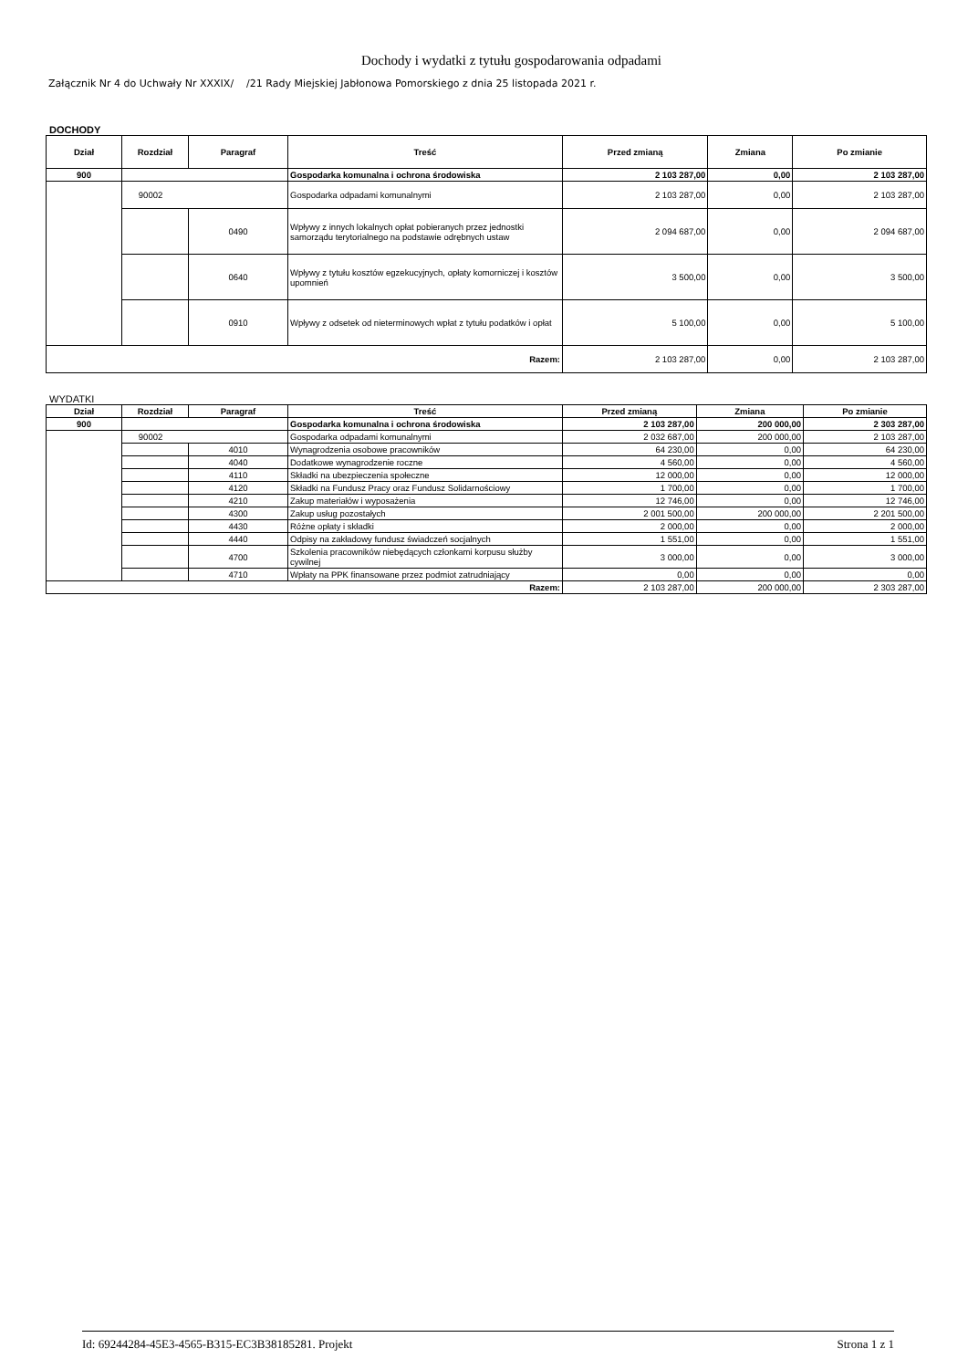Dochody i wydatki z tytułu gospodarowania odpadami
Załącznik Nr 4 do Uchwały Nr XXXIX/ /21 Rady Miejskiej Jabłonowa Pomorskiego z dnia 25 listopada 2021 r.
DOCHODY
| Dział | Rozdział | Paragraf | Treść | Przed zmianą | Zmiana | Po zmianie |
| --- | --- | --- | --- | --- | --- | --- |
| 900 | | | Gospodarka komunalna i ochrona środowiska | 2 103 287,00 | 0,00 | 2 103 287,00 |
| | 90002 | | Gospodarka odpadami komunalnymi | 2 103 287,00 | 0,00 | 2 103 287,00 |
| | | 0490 | Wpływy z innych lokalnych opłat pobieranych przez jednostki samorządu terytorialnego na podstawie odrębnych ustaw | 2 094 687,00 | 0,00 | 2 094 687,00 |
| | | 0640 | Wpływy z tytułu kosztów egzekucyjnych, opłaty komorniczej i kosztów upomnień | 3 500,00 | 0,00 | 3 500,00 |
| | | 0910 | Wpływy z odsetek od nieterminowych wpłat z tytułu podatków i opłat | 5 100,00 | 0,00 | 5 100,00 |
| Razem: | | | | 2 103 287,00 | 0,00 | 2 103 287,00 |
WYDATKI
| Dział | Rozdział | Paragraf | Treść | Przed zmianą | Zmiana | Po zmianie |
| --- | --- | --- | --- | --- | --- | --- |
| 900 | | | Gospodarka komunalna i ochrona środowiska | 2 103 287,00 | 200 000,00 | 2 303 287,00 |
| | 90002 | | Gospodarka odpadami komunalnymi | 2 032 687,00 | 200 000,00 | 2 103 287,00 |
| | | 4010 | Wynagrodzenia osobowe pracowników | 64 230,00 | 0,00 | 64 230,00 |
| | | 4040 | Dodatkowe wynagrodzenie roczne | 4 560,00 | 0,00 | 4 560,00 |
| | | 4110 | Składki na ubezpieczenia społeczne | 12 000,00 | 0,00 | 12 000,00 |
| | | 4120 | Składki na Fundusz Pracy oraz Fundusz Solidarnościowy | 1 700,00 | 0,00 | 1 700,00 |
| | | 4210 | Zakup materiałów i wyposażenia | 12 746,00 | 0,00 | 12 746,00 |
| | | 4300 | Zakup usług pozostałych | 2 001 500,00 | 200 000,00 | 2 201 500,00 |
| | | 4430 | Różne opłaty i składki | 2 000,00 | 0,00 | 2 000,00 |
| | | 4440 | Odpisy na zakładowy fundusz świadczeń socjalnych | 1 551,00 | 0,00 | 1 551,00 |
| | | 4700 | Szkolenia pracowników niebędących członkami korpusu służby cywilnej | 3 000,00 | 0,00 | 3 000,00 |
| | | 4710 | Wpłaty na PPK finansowane przez podmiot zatrudniający | 0,00 | 0,00 | 0,00 |
| Razem: | | | | 2 103 287,00 | 200 000,00 | 2 303 287,00 |
Id: 69244284-45E3-4565-B315-EC3B38185281. Projekt Strona 1 z 1